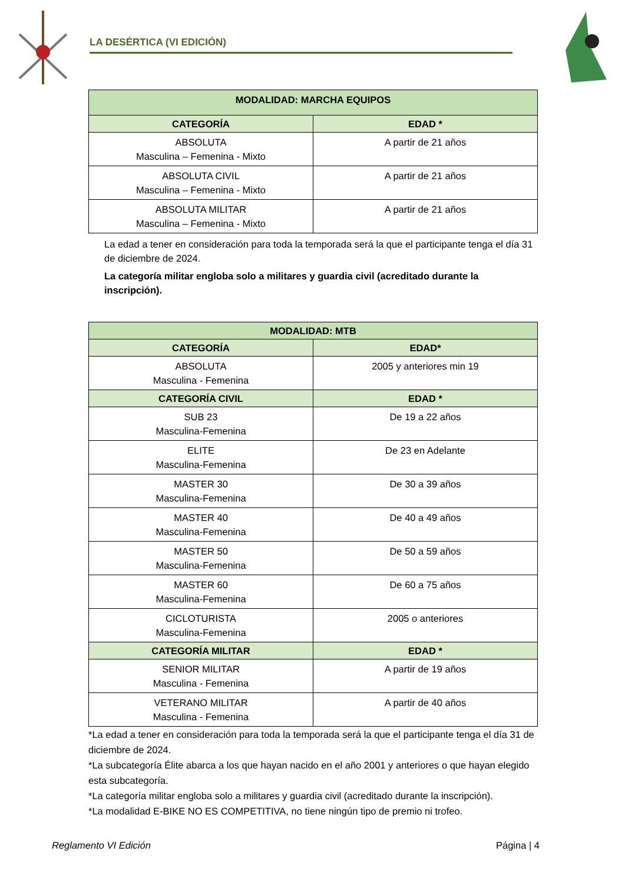LA DESÉRTICA (VI EDICIÓN)
| MODALIDAD: MARCHA EQUIPOS | |
| --- | --- |
| CATEGORÍA | EDAD * |
| ABSOLUTA Masculina – Femenina - Mixto | A partir de 21 años |
| ABSOLUTA CIVIL Masculina – Femenina - Mixto | A partir de 21 años |
| ABSOLUTA MILITAR Masculina – Femenina - Mixto | A partir de 21 años |
La edad a tener en consideración para toda la temporada será la que el participante tenga el día 31 de diciembre de 2024.
La categoría militar engloba solo a militares y guardia civil (acreditado durante la inscripción).
| MODALIDAD: MTB | |
| --- | --- |
| CATEGORÍA | EDAD* |
| ABSOLUTA Masculina - Femenina | 2005 y anteriores min 19 |
| CATEGORÍA CIVIL | EDAD * |
| SUB 23 Masculina-Femenina | De 19 a 22 años |
| ELITE Masculina-Femenina | De 23 en Adelante |
| MASTER 30 Masculina-Femenina | De 30 a 39 años |
| MASTER 40 Masculina-Femenina | De 40 a 49 años |
| MASTER 50 Masculina-Femenina | De 50 a 59 años |
| MASTER 60 Masculina-Femenina | De 60 a 75 años |
| CICLOTURISTA Masculina-Femenina | 2005 o anteriores |
| CATEGORÍA MILITAR | EDAD * |
| SENIOR MILITAR Masculina - Femenina | A partir de 19 años |
| VETERANO MILITAR Masculina - Femenina | A partir de 40 años |
*La edad a tener en consideración para toda la temporada será la que el participante tenga el día 31 de diciembre de 2024.
*La subcategoría Élite abarca a los que hayan nacido en el año 2001 y anteriores o que hayan elegido esta subcategoría.
*La categoría militar engloba solo a militares y guardia civil (acreditado durante la inscripción).
*La modalidad E-BIKE NO ES COMPETITIVA, no tiene ningún tipo de premio ni trofeo.
Reglamento VI Edición Página | 4